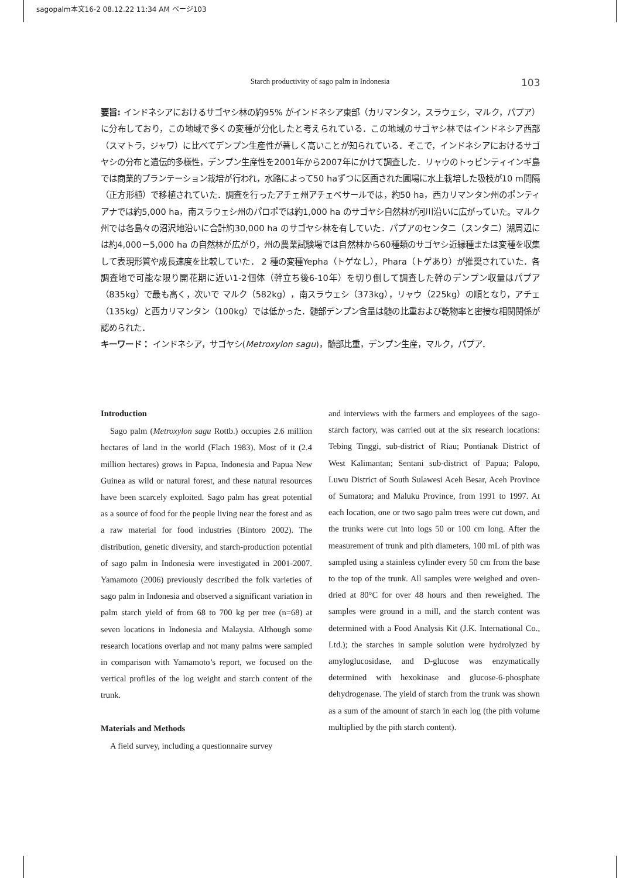sagopalm本文16-2 08.12.22 11:34 AM ページ103
Starch productivity of sago palm in Indonesia 103
要旨: インドネシアにおけるサゴヤシ林の約95% がインドネシア東部（カリマンタン，スラウェシ，マルク，パプア）に分布しており，この地域で多くの変種が分化したと考えられている．この地域のサゴヤシ林ではインドネシア西部（スマトラ，ジャワ）に比べてデンプン生産性が著しく高いことが知られている．そこで，インドネシアにおけるサゴヤシの分布と遺伝的多様性，デンプン生産性を2001年から2007年にかけて調査した．リャウのトゥビンティインギ島では商業的プランテーション栽培が行われ，水路によって50 haずつに区画された圃場に水上栽培した吸枝が10 m間隔（正方形植）で移植されていた．調査を行ったアチェ州アチェベサールでは，約50 ha，西カリマンタン州のポンティアナでは約5,000 ha，南スラウェシ州のパロポでは約1,000 ha のサゴヤシ自然林が河川沿いに広がっていた。マルク州では各島々の沼沢地沿いに合計約30,000 ha のサゴヤシ林を有していた．パプアのセンタニ（スンタニ）湖周辺には約4,000－5,000 ha の自然林が広がり，州の農業試験場では自然林から60種類のサゴヤシ近縁種または変種を収集して表現形質や成長速度を比較していた． 2 種の変種Yepha（トゲなし），Phara（トゲあり）が推奨されていた．各調査地で可能な限り開花期に近い1-2個体（幹立ち後6-10年）を切り倒して調査した幹のデンプン収量はパプア（835kg）で最も高く，次いで マルク（582kg），南スラウェシ（373kg），リャウ（225kg）の順となり，アチェ（135kg）と西カリマンタン（100kg）では低かった．髄部デンプン含量は髄の比重および乾物率と密接な相関関係が認められた．
キーワード： インドネシア，サゴヤシ(Metroxylon sagu)，髄部比重，デンプン生産，マルク，パプア．
Introduction
Sago palm (Metroxylon sagu Rottb.) occupies 2.6 million hectares of land in the world (Flach 1983). Most of it (2.4 million hectares) grows in Papua, Indonesia and Papua New Guinea as wild or natural forest, and these natural resources have been scarcely exploited. Sago palm has great potential as a source of food for the people living near the forest and as a raw material for food industries (Bintoro 2002). The distribution, genetic diversity, and starch-production potential of sago palm in Indonesia were investigated in 2001-2007. Yamamoto (2006) previously described the folk varieties of sago palm in Indonesia and observed a significant variation in palm starch yield of from 68 to 700 kg per tree (n=68) at seven locations in Indonesia and Malaysia. Although some research locations overlap and not many palms were sampled in comparison with Yamamoto’s report, we focused on the vertical profiles of the log weight and starch content of the trunk.
Materials and Methods
A field survey, including a questionnaire survey
and interviews with the farmers and employees of the sago-starch factory, was carried out at the six research locations: Tebing Tinggi, sub-district of Riau; Pontianak District of West Kalimantan; Sentani sub-district of Papua; Palopo, Luwu District of South Sulawesi Aceh Besar, Aceh Province of Sumatora; and Maluku Province, from 1991 to 1997. At each location, one or two sago palm trees were cut down, and the trunks were cut into logs 50 or 100 cm long. After the measurement of trunk and pith diameters, 100 mL of pith was sampled using a stainless cylinder every 50 cm from the base to the top of the trunk. All samples were weighed and oven-dried at 80°C for over 48 hours and then reweighed. The samples were ground in a mill, and the starch content was determined with a Food Analysis Kit (J.K. International Co., Ltd.); the starches in sample solution were hydrolyzed by amyloglucosidase, and D-glucose was enzymatically determined with hexokinase and glucose-6-phosphate dehydrogenase. The yield of starch from the trunk was shown as a sum of the amount of starch in each log (the pith volume multiplied by the pith starch content).